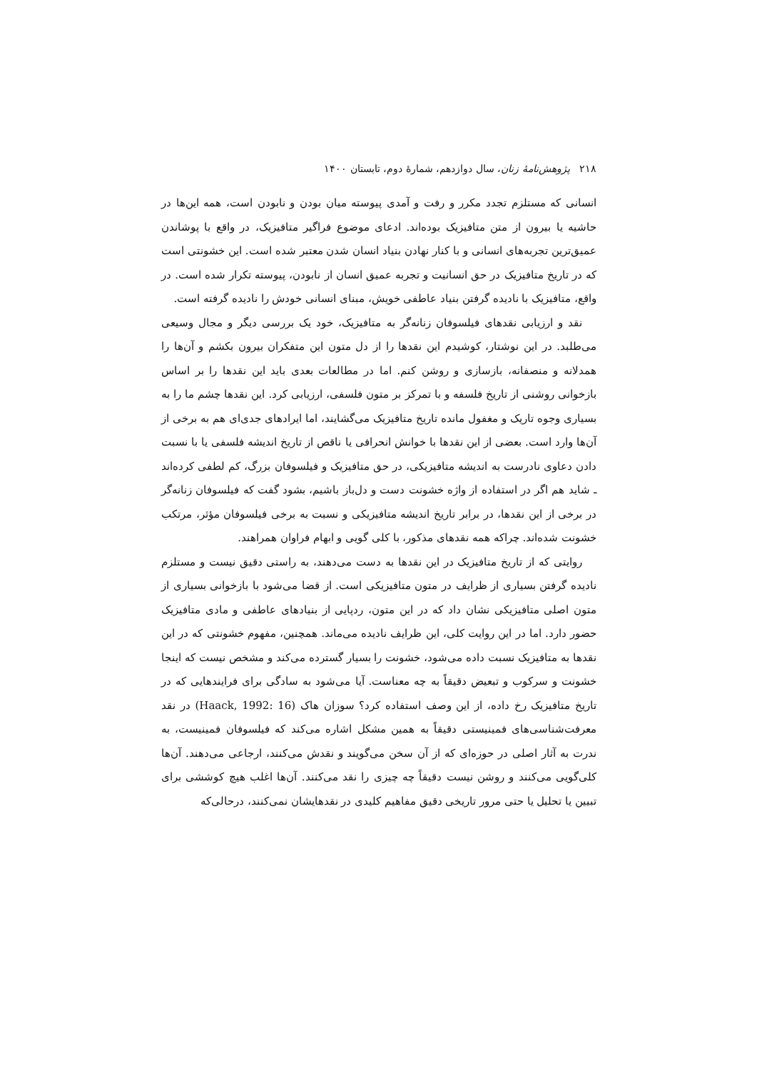۲۱۸ پژوهش‌نامهٔ زنان، سال دوازدهم، شمارهٔ دوم، تابستان ۱۴۰۰
انسانی که مستلزم تجدد مکرر و رفت و آمدی پیوسته میان بودن و نابودن است، همه این‌ها در حاشیه یا بیرون از متن متافیزیک بوده‌اند. ادعای موضوع فراگیر متافیزیک، در واقع با پوشاندن عمیق‌ترین تجربه‌های انسانی و با کنار نهادن بنیاد انسان شدن معتبر شده است. این خشونتی است که در تاریخ متافیزیک در حق انسانیت و تجربه عمیق انسان از نابودن، پیوسته تکرار شده است. در واقع، متافیزیک با نادیده گرفتن بنیاد عاطفی خویش، مبنای انسانی خودش را نادیده گرفته است.
نقد و ارزیابی نقدهای فیلسوفان زنانه‌گر به متافیزیک، خود یک بررسی دیگر و مجال وسیعی می‌طلبد. در این نوشتار، کوشیدم این نقدها را از دل متون این متفکران بیرون بکشم و آن‌ها را همدلانه و منصفانه، بازسازی و روشن کنم. اما در مطالعات بعدی باید این نقدها را بر اساس بازخوانی روشنی از تاریخ فلسفه و با تمرکز بر متون فلسفی، ارزیابی کرد. این نقدها چشم ما را به بسیاری وجوه تاریک و مغفول مانده تاریخ متافیزیک می‌گشایند، اما ایرادهای جدی‌ای هم به برخی از آن‌ها وارد است. بعضی از این نقدها با خوانش انحرافی یا ناقص از تاریخ اندیشه فلسفی یا با نسبت دادن دعاوی نادرست به اندیشه متافیزیکی، در حق متافیزیک و فیلسوفان بزرگ، کم لطفی کرده‌اند ـ شاید هم اگر در استفاده از واژه خشونت دست و دل‌باز باشیم، بشود گفت که فیلسوفان زنانه‌گر در برخی از این نقدها، در برابر تاریخ اندیشه متافیزیکی و نسبت به برخی فیلسوفان مؤثر، مرتکب خشونت شده‌اند. چراکه همه نقدهای مذکور، با کلی گویی و ابهام فراوان همراهند.
روایتی که از تاریخ متافیزیک در این نقدها به دست می‌دهند، به راستی دقیق نیست و مستلزم نادیده گرفتن بسیاری از ظرایف در متون متافیزیکی است. از قضا می‌شود با بازخوانی بسیاری از متون اصلی متافیزیکی نشان داد که در این متون، ردپایی از بنیادهای عاطفی و مادی متافیزیک حضور دارد. اما در این روایت کلی، این ظرایف نادیده می‌ماند. همچنین، مفهوم خشونتی که در این نقدها به متافیزیک نسبت داده می‌شود، خشونت را بسیار گسترده می‌کند و مشخص نیست که اینجا خشونت و سرکوب و تبعیض دقیقاً به چه معناست. آیا می‌شود به سادگی برای فرایندهایی که در تاریخ متافیزیک رخ داده، از این وصف استفاده کرد؟ سوزان هاک (Haack, 1992: 16) در نقد معرفت‌شناسی‌های فمینیستی دقیقاً به همین مشکل اشاره می‌کند که فیلسوفان فمینیست، به ندرت به آثار اصلی در حوزه‌ای که از آن سخن می‌گویند و نقدش می‌کنند، ارجاعی می‌دهند. آن‌ها کلی‌گویی می‌کنند و روشن نیست دقیقاً چه چیزی را نقد می‌کنند. آن‌ها اغلب هیچ کوششی برای تبیین یا تحلیل یا حتی مرور تاریخی دقیق مفاهیم کلیدی در نقدهایشان نمی‌کنند، درحالی‌که